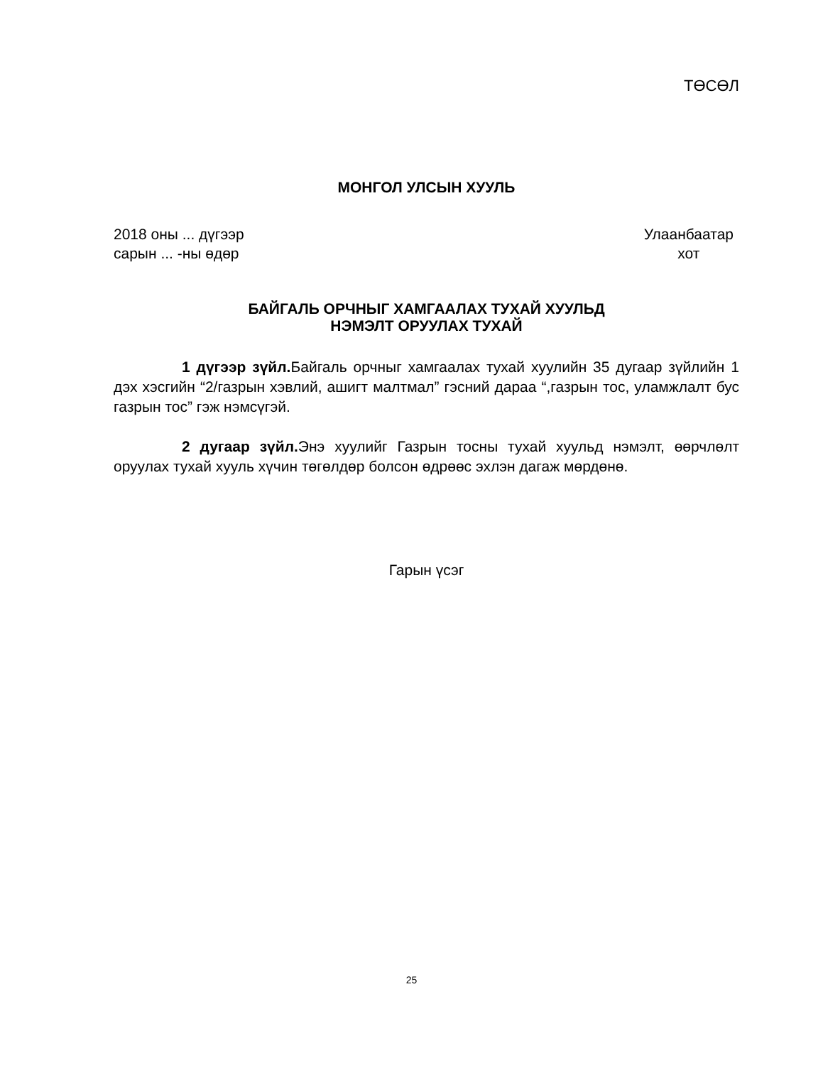ТӨСӨЛ
МОНГОЛ УЛСЫН ХУУЛЬ
2018 оны ... дүгээр
сарын ... -ны өдөр
Улаанбаатар
хот
БАЙГАЛЬ ОРЧНЫГ ХАМГААЛАХ ТУХАЙ ХУУЛЬД
НЭМЭЛТ ОРУУЛАХ ТУХАЙ
1 дүгээр зүйл. Байгаль орчныг хамгаалах тухай хуулийн 35 дугаар зүйлийн 1 дэх хэсгийн “2/газрын хэвлий, ашигт малтмал” гэсний дараа “,газрын тос, уламжлалт бус газрын тос” гэж нэмсүгэй.
2 дугаар зүйл. Энэ хуулийг Газрын тосны тухай хуульд нэмэлт, өөрчлөлт оруулах тухай хууль хүчин төгөлдөр болсон өдрөөс эхлэн дагаж мөрдөнө.
Гарын үсэг
25